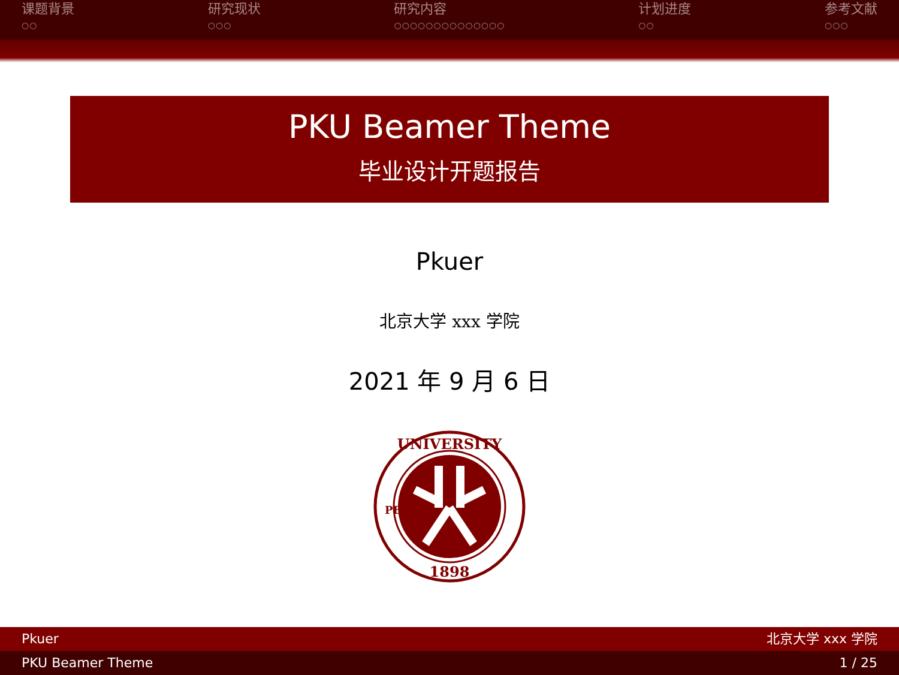课题背景
○○
研究现状
○○○
研究内容
○○○○○○○○○○○○○○
计划进度
○○
参考文献
○○○
PKU Beamer Theme
毕业设计开题报告
Pkuer
北京大学 xxx 学院
2021 年 9 月 6 日
UNIVERSITY
1898
PEKING
Pkuer 北京大学 xxx 学院
PKU Beamer Theme 1 / 25